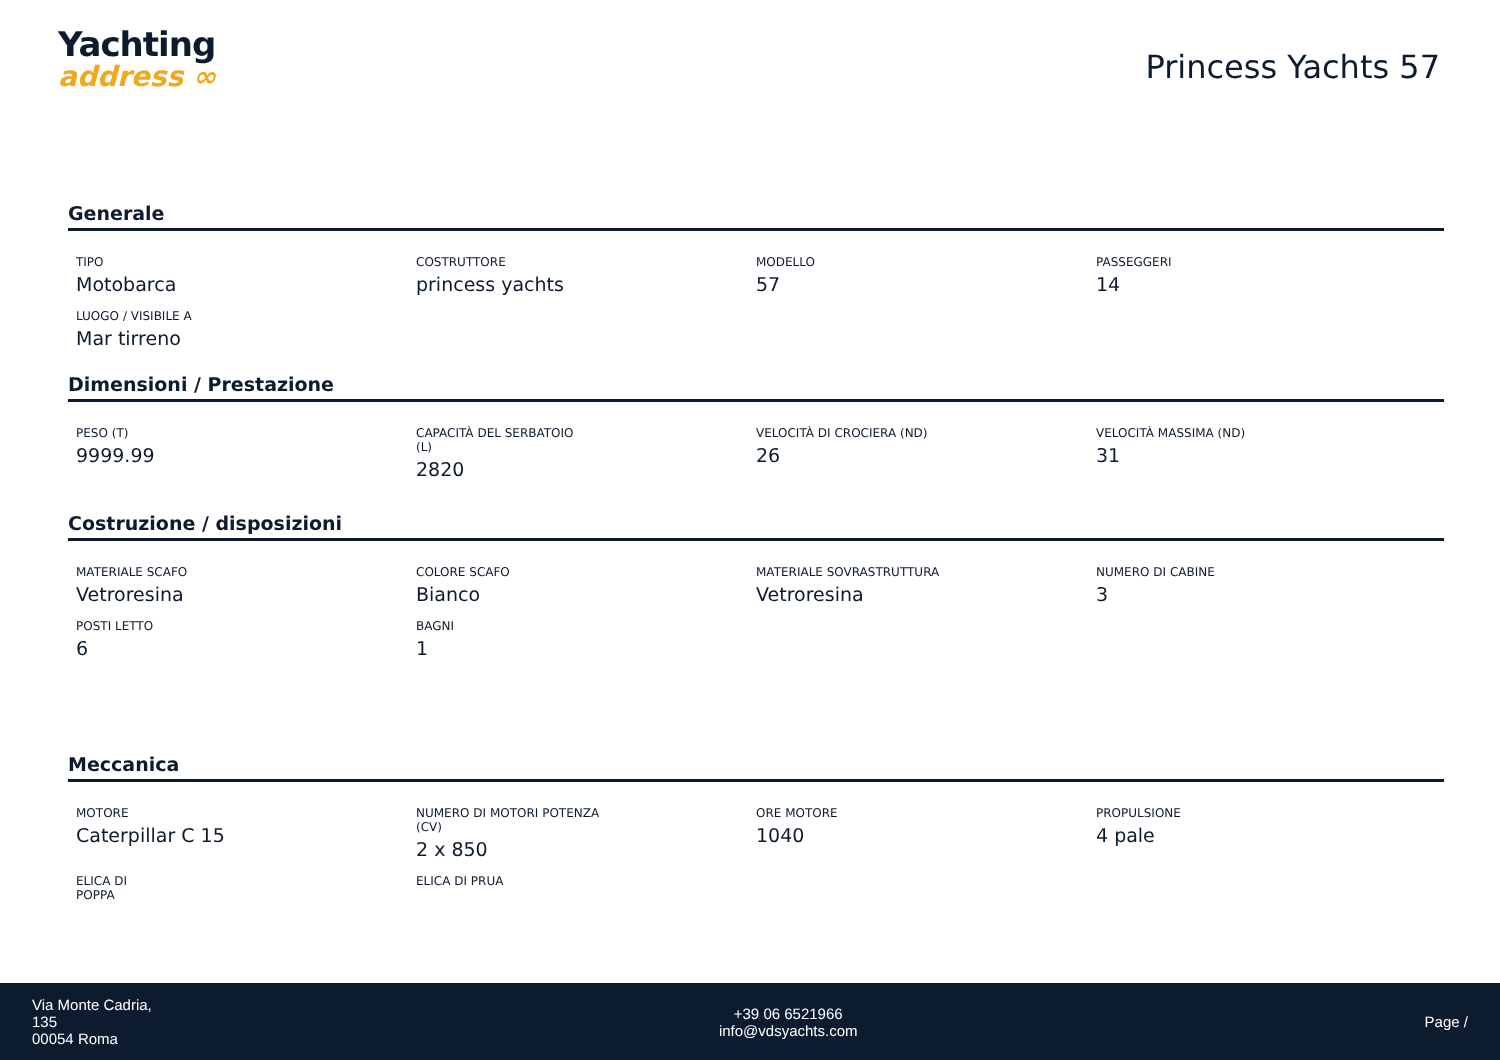Yachting
address ∞
Princess Yachts 57
Generale
TIPO
Motobarca
COSTRUTTORE
princess yachts
MODELLO
57
PASSEGGERI
14
LUOGO / VISIBILE A
Mar tirreno
Dimensioni / Prestazione
PESO (T)
9999.99
CAPACITÀ DEL SERBATOIO
(L)
2820
VELOCITÀ DI CROCIERA (ND)
26
VELOCITÀ MASSIMA (ND)
31
Costruzione / disposizioni
MATERIALE SCAFO
Vetroresina
COLORE SCAFO
Bianco
MATERIALE SOVRASTRUTTURA
Vetroresina
NUMERO DI CABINE
3
POSTI LETTO
6
BAGNI
1
Meccanica
MOTORE
Caterpillar C 15
NUMERO DI MOTORI POTENZA
(CV)
2 x 850
ORE MOTORE
1040
PROPULSIONE
4 pale
ELICA DI
POPPA
ELICA DI PRUA
Via Monte Cadria,
135
00054 Roma
+39 06 6521966
info@vdsyachts.com
Page /